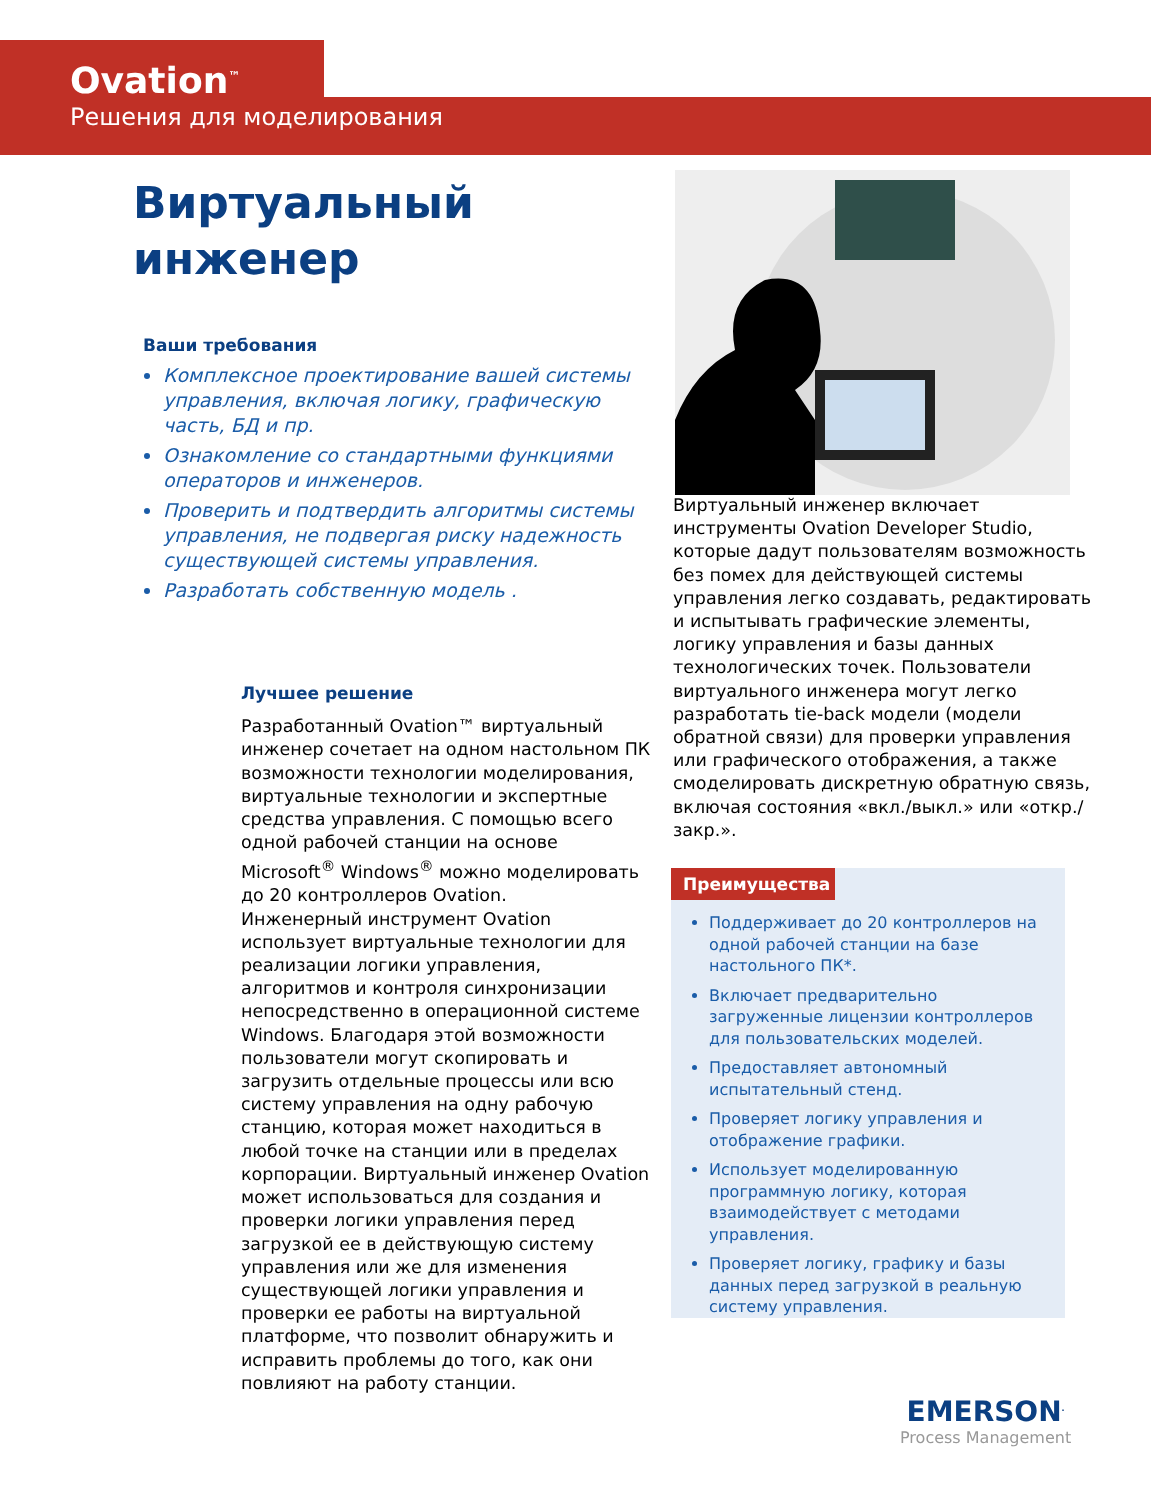Ovation<sup>™</sup>
Решения для моделирования
Виртуальный
инженер
Ваши требования
Комплексное проектирование вашей системы управления, включая логику, графическую часть, БД и пр.
Ознакомление со стандартными функциями операторов и инженеров.
Проверить и подтвердить алгоритмы системы управления, не подвергая риску надежность существующей системы управления.
Разработать собственную модель .
Виртуальный инженер включает инструменты Ovation Developer Studio, которые дадут пользователям возможность без помех для действующей системы управления легко создавать, редактировать и испытывать графические элементы, логику управления и базы данных технологических точек. Пользователи виртуального инженера могут легко разработать tie-back модели (модели обратной связи) для проверки управления или графического отображения, а также смоделировать дискретную обратную связь, включая состояния «вкл./выкл.» или «откр./закр.».
Лучшее решение
Разработанный Ovation™ виртуальный инженер сочетает на одном настольном ПК возможности технологии моделирования, виртуальные технологии и экспертные средства управления. С помощью всего одной рабочей станции на основе Microsoft<sup>®</sup> Windows<sup>®</sup> можно моделировать до 20 контроллеров Ovation.
Инженерный инструмент Ovation использует виртуальные технологии для реализации логики управления, алгоритмов и контроля синхронизации непосредственно в операционной системе Windows. Благодаря этой возможности пользователи могут скопировать и загрузить отдельные процессы или всю систему управления на одну рабочую станцию, которая может находиться в любой точке на станции или в пределах корпорации. Виртуальный инженер Ovation может использоваться для создания и проверки логики управления перед загрузкой ее в действующую систему управления или же для изменения существующей логики управления и проверки ее работы на виртуальной платформе, что позволит обнаружить и исправить проблемы до того, как они повлияют на работу станции.
Преимущества
Поддерживает до 20 контроллеров на одной рабочей станции на базе настольного ПК*.
Включает предварительно загруженные лицензии контроллеров для пользовательских моделей.
Предоставляет автономный испытательный стенд.
Проверяет логику управления и отображение графики.
Использует моделированную программную логику, которая взаимодействует с методами управления.
Проверяет логику, графику и базы данных перед загрузкой в реальную систему управления.
EMERSON<sup>.</sup>
Process Management